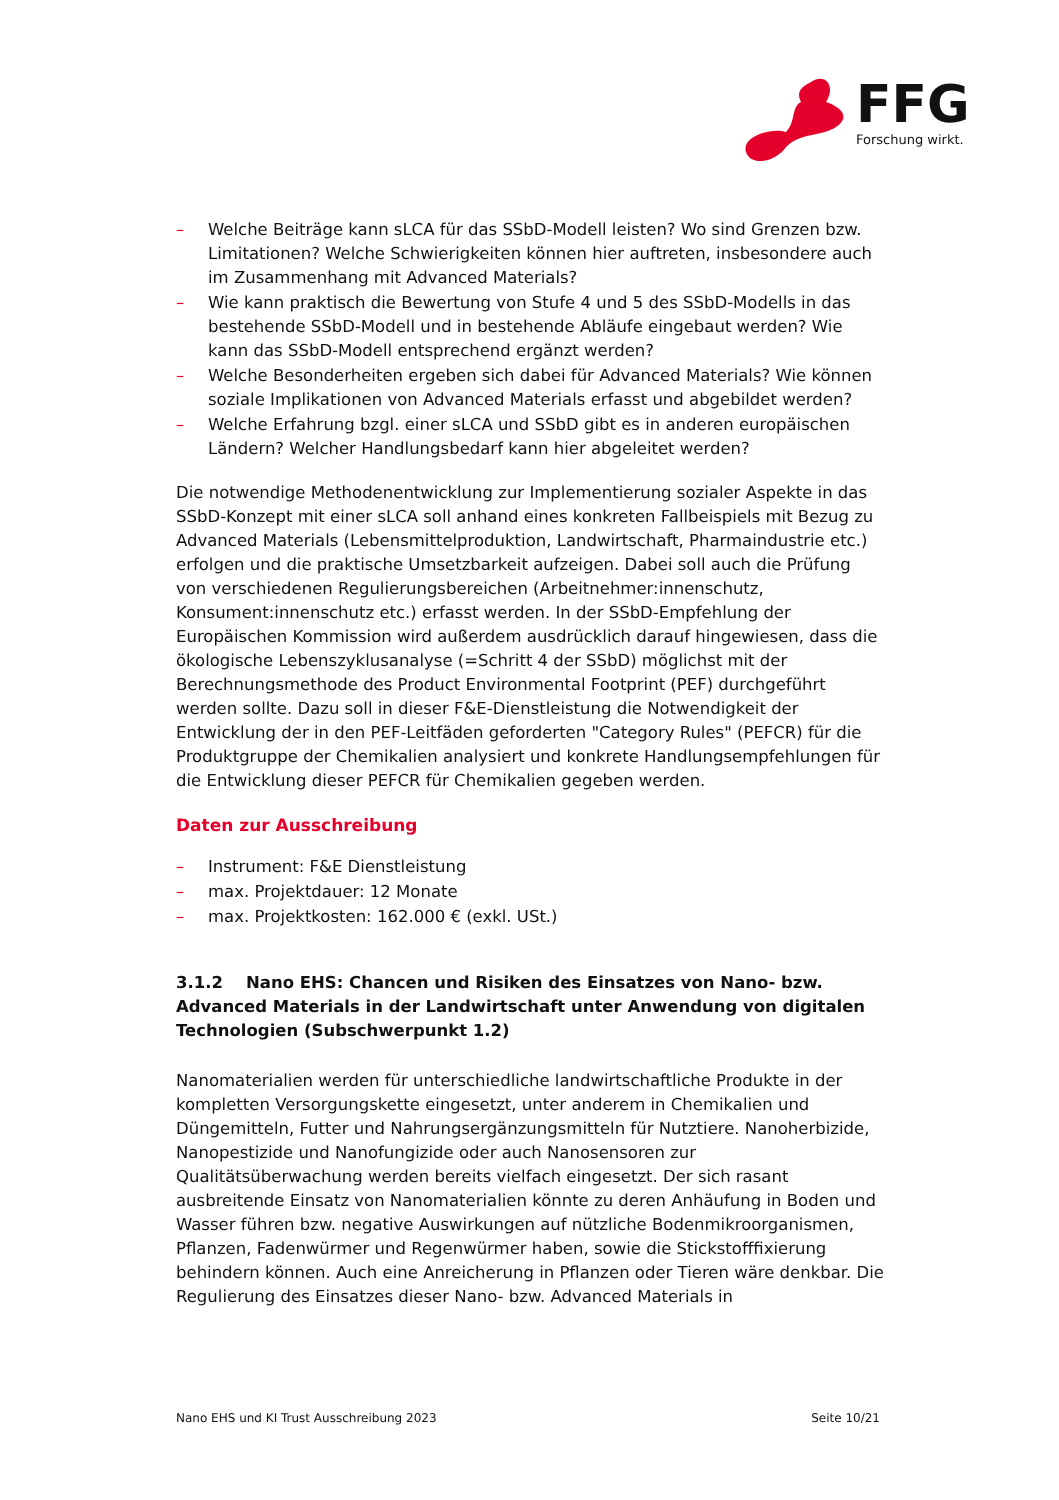FFG
Forschung wirkt.
– Welche Beiträge kann sLCA für das SSbD-Modell leisten? Wo sind Grenzen bzw. Limitationen? Welche Schwierigkeiten können hier auftreten, insbesondere auch im Zusammenhang mit Advanced Materials?
– Wie kann praktisch die Bewertung von Stufe 4 und 5 des SSbD-Modells in das bestehende SSbD-Modell und in bestehende Abläufe eingebaut werden? Wie kann das SSbD-Modell entsprechend ergänzt werden?
– Welche Besonderheiten ergeben sich dabei für Advanced Materials? Wie können soziale Implikationen von Advanced Materials erfasst und abgebildet werden?
– Welche Erfahrung bzgl. einer sLCA und SSbD gibt es in anderen europäischen Ländern? Welcher Handlungsbedarf kann hier abgeleitet werden?
Die notwendige Methodenentwicklung zur Implementierung sozialer Aspekte in das SSbD-Konzept mit einer sLCA soll anhand eines konkreten Fallbeispiels mit Bezug zu Advanced Materials (Lebensmittelproduktion, Landwirtschaft, Pharmaindustrie etc.) erfolgen und die praktische Umsetzbarkeit aufzeigen. Dabei soll auch die Prüfung von verschiedenen Regulierungsbereichen (Arbeitnehmer:innenschutz, Konsument:innenschutz etc.) erfasst werden. In der SSbD-Empfehlung der Europäischen Kommission wird außerdem ausdrücklich darauf hingewiesen, dass die ökologische Lebenszyklusanalyse (=Schritt 4 der SSbD) möglichst mit der Berechnungsmethode des Product Environmental Footprint (PEF) durchgeführt werden sollte. Dazu soll in dieser F&E-Dienstleistung die Notwendigkeit der Entwicklung der in den PEF-Leitfäden geforderten "Category Rules" (PEFCR) für die Produktgruppe der Chemikalien analysiert und konkrete Handlungsempfehlungen für die Entwicklung dieser PEFCR für Chemikalien gegeben werden.
Daten zur Ausschreibung
– Instrument: F&E Dienstleistung
– max. Projektdauer: 12 Monate
– max. Projektkosten: 162.000 € (exkl. USt.)
3.1.2 Nano EHS: Chancen und Risiken des Einsatzes von Nano- bzw. Advanced Materials in der Landwirtschaft unter Anwendung von digitalen Technologien (Subschwerpunkt 1.2)
Nanomaterialien werden für unterschiedliche landwirtschaftliche Produkte in der kompletten Versorgungskette eingesetzt, unter anderem in Chemikalien und Düngemitteln, Futter und Nahrungsergänzungsmitteln für Nutztiere. Nanoherbizide, Nanopestizide und Nanofungizide oder auch Nanosensoren zur Qualitätsüberwachung werden bereits vielfach eingesetzt. Der sich rasant ausbreitende Einsatz von Nanomaterialien könnte zu deren Anhäufung in Boden und Wasser führen bzw. negative Auswirkungen auf nützliche Bodenmikroorganismen, Pflanzen, Fadenwürmer und Regenwürmer haben, sowie die Stickstofffixierung behindern können. Auch eine Anreicherung in Pflanzen oder Tieren wäre denkbar. Die Regulierung des Einsatzes dieser Nano- bzw. Advanced Materials in
Nano EHS und KI Trust Ausschreibung 2023 Seite 10/21